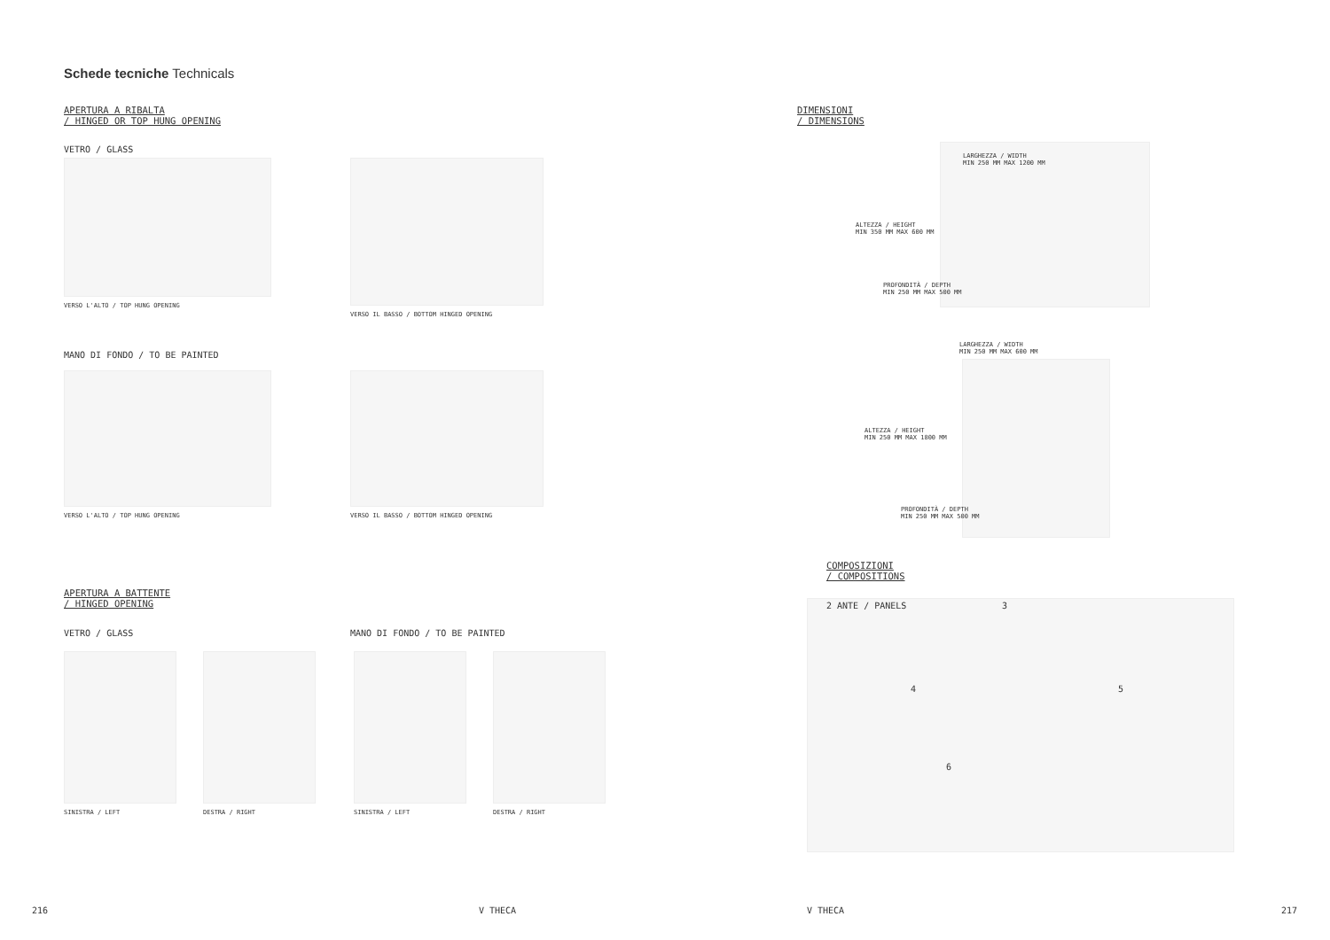Schede tecniche Technicals
APERTURA A RIBALTA
/ HINGED OR TOP HUNG OPENING
VETRO / GLASS
VERSO L'ALTO / TOP HUNG OPENING
VERSO IL BASSO / BOTTOM HINGED OPENING
MANO DI FONDO / TO BE PAINTED
VERSO L'ALTO / TOP HUNG OPENING
VERSO IL BASSO / BOTTOM HINGED OPENING
APERTURA A BATTENTE
/ HINGED OPENING
VETRO / GLASS MANO DI FONDO / TO BE PAINTED
SINISTRA / LEFT DESTRA / RIGHT SINISTRA / LEFT DESTRA / RIGHT
216 V THECA
DIMENSIONI
/ DIMENSIONS
LARGHEZZA / WIDTH
MIN 250 MM MAX 1200 MM
ALTEZZA / HEIGHT
MIN 350 MM MAX 600 MM
PROFONDITÀ / DEPTH
MIN 250 MM MAX 500 MM
LARGHEZZA / WIDTH
MIN 250 MM MAX 600 MM
ALTEZZA / HEIGHT
MIN 250 MM MAX 1800 MM
PROFONDITÀ / DEPTH
MIN 250 MM MAX 500 MM
COMPOSIZIONI
/ COMPOSITIONS
2 ANTE / PANELS 3
4 5
6
V THECA 217